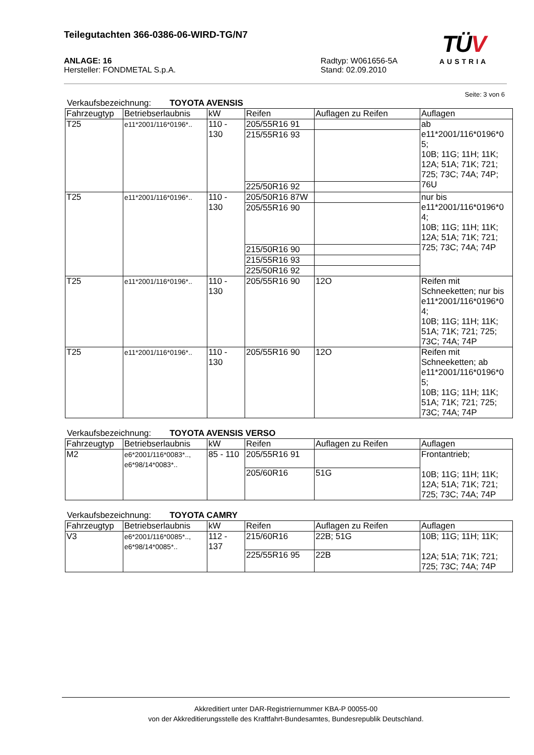Teilegutachten 366-0386-06-WIRD-TG/N7
TÜV
AUSTRIA
ANLAGE: 16
Hersteller: FONDMETAL S.p.A.
Radtyp: W061656-5A
Stand: 02.09.2010
Seite: 3 von 6
Verkaufsbezeichnung: TOYOTA AVENSIS
| Fahrzeugtyp | Betriebserlaubnis | kW | Reifen | Auflagen zu Reifen | Auflagen |
| --- | --- | --- | --- | --- | --- |
| T25 | e11*2001/116*0196*.. | 110 - 130 | 205/55R16 91 | | ab e11*2001/116*0196*0 5; 10B; 11G; 11H; 11K; 12A; 51A; 71K; 721; 725; 73C; 74A; 74P; 76U |
| | | | 215/55R16 93 | | |
| | | | 225/50R16 92 | | |
| T25 | e11*2001/116*0196*.. | 110 - 130 | 205/50R16 87W | | nur bis e11*2001/116*0196*0 4; 10B; 11G; 11H; 11K; 12A; 51A; 71K; 721; 725; 73C; 74A; 74P |
| | | | 205/55R16 90 | | |
| | | | 215/50R16 90 | | |
| | | | 215/55R16 93 | | |
| | | | 225/50R16 92 | | |
| T25 | e11*2001/116*0196*.. | 110 - 130 | 205/55R16 90 | 12O | Reifen mit Schneeketten; nur bis e11*2001/116*0196*0 4; 10B; 11G; 11H; 11K; 51A; 71K; 721; 725; 73C; 74A; 74P |
| T25 | e11*2001/116*0196*.. | 110 - 130 | 205/55R16 90 | 12O | Reifen mit Schneeketten; ab e11*2001/116*0196*0 5; 10B; 11G; 11H; 11K; 51A; 71K; 721; 725; 73C; 74A; 74P |
Verkaufsbezeichnung: TOYOTA AVENSIS VERSO
| Fahrzeugtyp | Betriebserlaubnis | kW | Reifen | Auflagen zu Reifen | Auflagen |
| --- | --- | --- | --- | --- | --- |
| M2 | e6*2001/116*0083*.., e6*98/14*0083*.. | 85 - 110 | 205/55R16 91 | | Frontantrieb; 10B; 11G; 11H; 11K; 12A; 51A; 71K; 721; 725; 73C; 74A; 74P |
| | | | 205/60R16 | 51G | |
Verkaufsbezeichnung: TOYOTA CAMRY
| Fahrzeugtyp | Betriebserlaubnis | kW | Reifen | Auflagen zu Reifen | Auflagen |
| --- | --- | --- | --- | --- | --- |
| V3 | e6*2001/116*0085*.., e6*98/14*0085*.. | 112 - 137 | 215/60R16 | 22B; 51G | 10B; 11G; 11H; 11K; 12A; 51A; 71K; 721; 725; 73C; 74A; 74P |
| | | | 225/55R16 95 | 22B | |
Akkreditiert unter DAR-Registriernummer KBA-P 00055-00
von der Akkreditierungsstelle des Kraftfahrt-Bundesamtes, Bundesrepublik Deutschland.